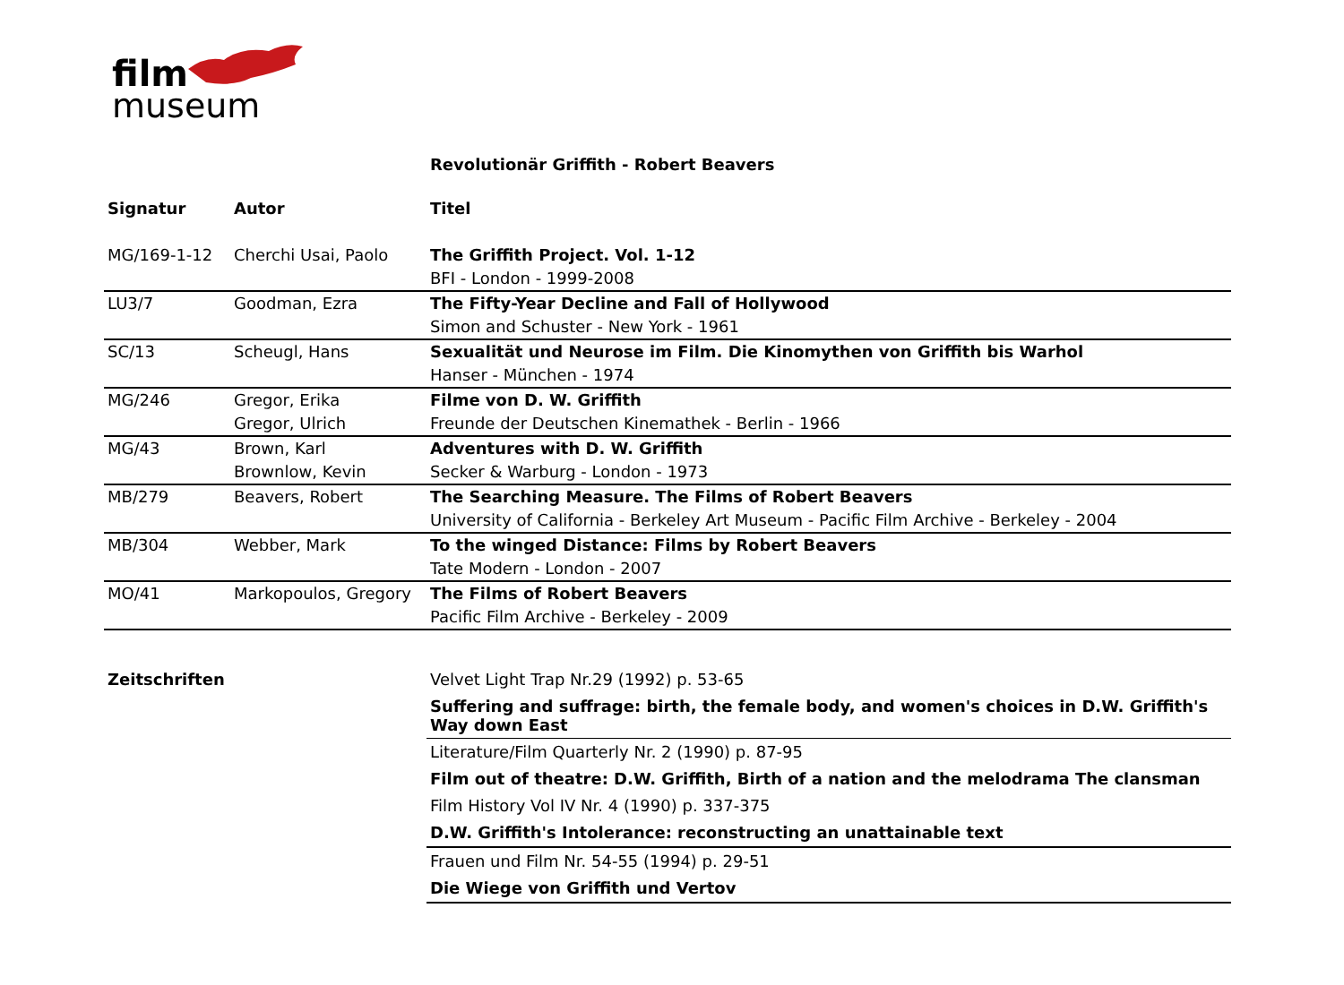film
museum
Revolutionär Griffith - Robert Beavers
| Signatur | Autor | Titel |
| --- | --- | --- |
| MG/169-1-12 | Cherchi Usai, Paolo | The Griffith Project. Vol. 1-12 |
| | | BFI - London - 1999-2008 |
| LU3/7 | Goodman, Ezra | The Fifty-Year Decline and Fall of Hollywood |
| | | Simon and Schuster - New York - 1961 |
| SC/13 | Scheugl, Hans | Sexualität und Neurose im Film. Die Kinomythen von Griffith bis Warhol |
| | | Hanser - München - 1974 |
| MG/246 | Gregor, Erika | Filme von D. W. Griffith |
| | Gregor, Ulrich | Freunde der Deutschen Kinemathek - Berlin - 1966 |
| MG/43 | Brown, Karl | Adventures with D. W. Griffith |
| | Brownlow, Kevin | Secker & Warburg - London - 1973 |
| MB/279 | Beavers, Robert | The Searching Measure. The Films of Robert Beavers |
| | | University of California - Berkeley Art Museum - Pacific Film Archive - Berkeley - 2004 |
| MB/304 | Webber, Mark | To the winged Distance: Films by Robert Beavers |
| | | Tate Modern - London - 2007 |
| MO/41 | Markopoulos, Gregory | The Films of Robert Beavers |
| | | Pacific Film Archive - Berkeley - 2009 |
| Zeitschriften | Velvet Light Trap Nr.29 (1992) p. 53-65 |
| | Suffering and suffrage: birth, the female body, and women's choices in D.W. Griffith's Way down East |
| | Literature/Film Quarterly Nr. 2 (1990) p. 87-95 |
| | Film out of theatre: D.W. Griffith, Birth of a nation and the melodrama The clansman |
| | Film History Vol IV Nr. 4 (1990) p. 337-375 |
| | D.W. Griffith's Intolerance: reconstructing an unattainable text |
| | Frauen und Film Nr. 54-55 (1994) p. 29-51 |
| | Die Wiege von Griffith und Vertov |